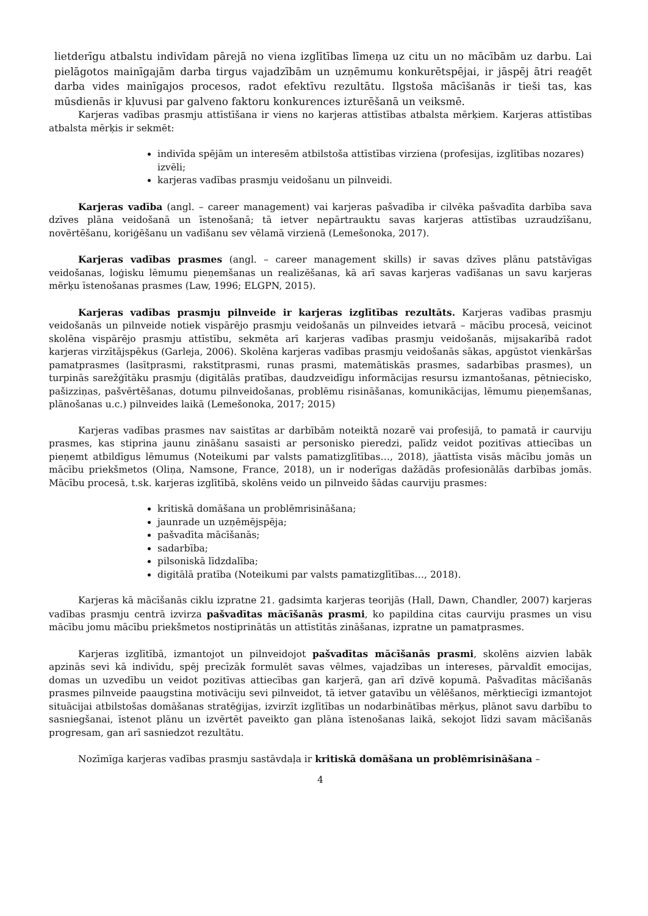lietderīgu atbalstu indivīdam pārejā no viena izglītības līmeņa uz citu un no mācībām uz darbu. Lai pielāgotos mainīgajām darba tirgus vajadzībām un uzņēmumu konkurētspējai, ir jāspēj ātri reaģēt darba vides mainīgajos procesos, radot efektīvu rezultātu. Ilgstoša mācīšanās ir tieši tas, kas mūsdienās ir kļuvusi par galveno faktoru konkurences izturēšanā un veiksmē.
Karjeras vadības prasmju attīstīšana ir viens no karjeras attīstības atbalsta mērķiem. Karjeras attīstības atbalsta mērķis ir sekmēt:
indivīda spējām un interesēm atbilstoša attīstības virziena (profesijas, izglītības nozares) izvēli;
karjeras vadības prasmju veidošanu un pilnveidi.
Karjeras vadība (angl. – career management) vai karjeras pašvadība ir cilvēka pašvadīta darbība sava dzīves plāna veidošanā un īstenošanā; tā ietver nepārtrauktu savas karjeras attīstības uzraudzīšanu, novērtēšanu, koriģēšanu un vadīšanu sev vēlamā virzienā (Lemešonoka, 2017).
Karjeras vadības prasmes (angl. – career management skills) ir savas dzīves plānu patstāvīgas veidošanas, loģisku lēmumu pieņemšanas un realizēšanas, kā arī savas karjeras vadīšanas un savu karjeras mērķu īstenošanas prasmes (Law, 1996; ELGPN, 2015).
Karjeras vadības prasmju pilnveide ir karjeras izglītības rezultāts. Karjeras vadības prasmju veidošanās un pilnveide notiek vispārējo prasmju veidošanās un pilnveides ietvarā – mācību procesā, veicinot skolēna vispārējo prasmju attīstību, sekmēta arī karjeras vadības prasmju veidošanās, mijsakarībā radot karjeras virzītājspēkus (Garleja, 2006). Skolēna karjeras vadības prasmju veidošanās sākas, apgūstot vienkāršas pamatprasmes (lasītprasmi, rakstītprasmi, runas prasmi, matemātiskās prasmes, sadarbības prasmes), un turpinās sarežģītāku prasmju (digitālās pratības, daudzveidīgu informācijas resursu izmantošanas, pētniecisko, pašizziņas, pašvērtēšanas, dotumu pilnveidošanas, problēmu risināšanas, komunikācijas, lēmumu pieņemšanas, plānošanas u.c.) pilnveides laikā (Lemešonoka, 2017; 2015)
Karjeras vadības prasmes nav saistītas ar darbībām noteiktā nozarē vai profesijā, to pamatā ir caurviju prasmes, kas stiprina jaunu zināšanu sasaisti ar personisko pieredzi, palīdz veidot pozitīvas attiecības un pieņemt atbildīgus lēmumus (Noteikumi par valsts pamatizglītības…, 2018), jāattīsta visās mācību jomās un mācību priekšmetos (Oliņa, Namsone, France, 2018), un ir noderīgas dažādās profesionālās darbības jomās. Mācību procesā, t.sk. karjeras izglītībā, skolēns veido un pilnveido šādas caurviju prasmes:
kritiskā domāšana un problēmrisināšana;
jaunrade un uzņēmējspēja;
pašvadīta mācīšanās;
sadarbība;
pilsoniskā līdzdalība;
digitālā pratība (Noteikumi par valsts pamatizglītības…, 2018).
Karjeras kā mācīšanās ciklu izpratne 21. gadsimta karjeras teorijās (Hall, Dawn, Chandler, 2007) karjeras vadības prasmju centrā izvirza pašvadītas mācīšanās prasmi, ko papildina citas caurviju prasmes un visu mācību jomu mācību priekšmetos nostiprinātās un attīstītās zināšanas, izpratne un pamatprasmes.
Karjeras izglītībā, izmantojot un pilnveidojot pašvadītas mācīšanās prasmi, skolēns aizvien labāk apzinās sevi kā indivīdu, spēj precīzāk formulēt savas vēlmes, vajadzības un intereses, pārvaldīt emocijas, domas un uzvedību un veidot pozitīvas attiecības gan karjerā, gan arī dzīvē kopumā. Pašvadītas mācīšanās prasmes pilnveide paaugstina motivāciju sevi pilnveidot, tā ietver gatavību un vēlēšanos, mērķtiecīgi izmantojot situācijai atbilstošas domāšanas stratēģijas, izvirzīt izglītības un nodarbinātības mērķus, plānot savu darbību to sasniegšanai, īstenot plānu un izvērtēt paveikto gan plāna īstenošanas laikā, sekojot līdzi savam mācīšanās progresam, gan arī sasniedzot rezultātu.
Nozīmīga karjeras vadības prasmju sastāvdaļa ir kritiskā domāšana un problēmrisināšana –
4